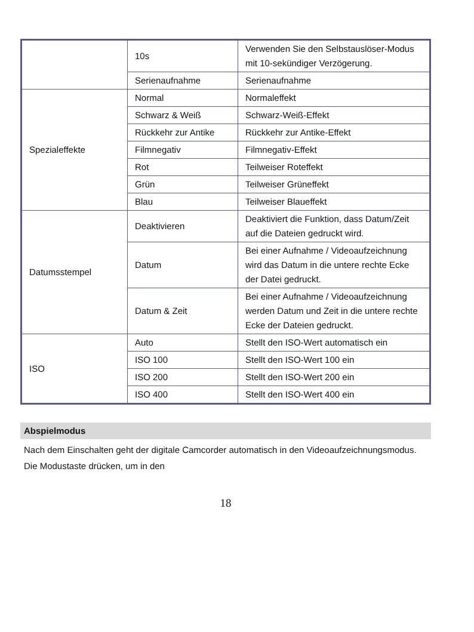| | 10s | Verwenden Sie den Selbstauslöser-Modus mit 10-sekündiger Verzögerung. |
| | Serienaufnahme | Serienaufnahme |
| Spezialeffekte | Normal | Normaleffekt |
| | Schwarz & Weiß | Schwarz-Weiß-Effekt |
| | Rückkehr zur Antike | Rückkehr zur Antike-Effekt |
| | Filmnegativ | Filmnegativ-Effekt |
| | Rot | Teilweiser Roteffekt |
| | Grün | Teilweiser Grüneffekt |
| | Blau | Teilweiser Blaueffekt |
| Datumsstempel | Deaktivieren | Deaktiviert die Funktion, dass Datum/Zeit auf die Dateien gedruckt wird. |
| | Datum | Bei einer Aufnahme / Videoaufzeichnung wird das Datum in die untere rechte Ecke der Datei gedruckt. |
| | Datum & Zeit | Bei einer Aufnahme / Videoaufzeichnung werden Datum und Zeit in die untere rechte Ecke der Dateien gedruckt. |
| ISO | Auto | Stellt den ISO-Wert automatisch ein |
| | ISO 100 | Stellt den ISO-Wert 100 ein |
| | ISO 200 | Stellt den ISO-Wert 200 ein |
| | ISO 400 | Stellt den ISO-Wert 400 ein |
Abspielmodus
Nach dem Einschalten geht der digitale Camcorder automatisch in den Videoaufzeichnungsmodus. Die Modustaste drücken, um in den
18